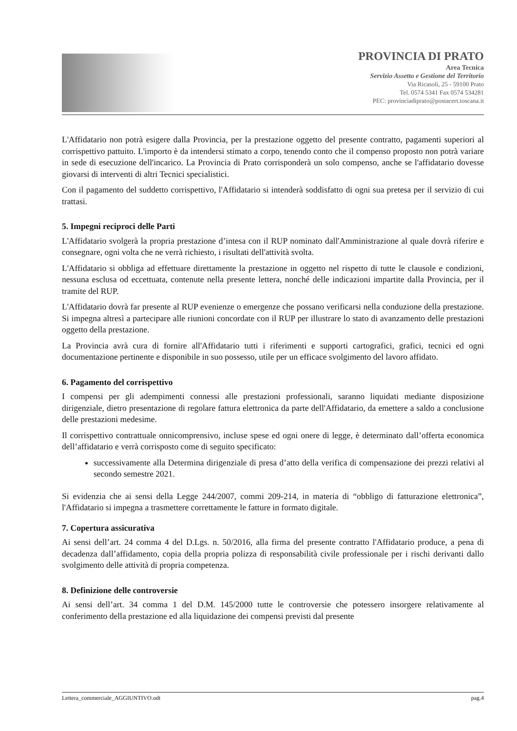PROVINCIA DI PRATO
Area Tecnica
Servizio Assetto e Gestione del Territorio
Via Ricasoli, 25 - 59100 Prato
Tel. 0574 5341 Fax 0574 534281
PEC: provinciadiprato@postacert.toscana.it
L'Affidatario non potrà esigere dalla Provincia, per la prestazione oggetto del presente contratto, pagamenti superiori al corrispettivo pattuito. L'importo è da intendersi stimato a corpo, tenendo conto che il compenso proposto non potrà variare in sede di esecuzione dell'incarico. La Provincia di Prato corrisponderà un solo compenso, anche se l'affidatario dovesse giovarsi di interventi di altri Tecnici specialistici.
Con il pagamento del suddetto corrispettivo, l'Affidatario si intenderà soddisfatto di ogni sua pretesa per il servizio di cui trattasi.
5. Impegni reciproci delle Parti
L'Affidatario svolgerà la propria prestazione d’intesa con il RUP nominato dall'Amministrazione al quale dovrà riferire e consegnare, ogni volta che ne verrà richiesto, i risultati dell'attività svolta.
L'Affidatario si obbliga ad effettuare direttamente la prestazione in oggetto nel rispetto di tutte le clausole e condizioni, nessuna esclusa od eccettuata, contenute nella presente lettera, nonché delle indicazioni impartite dalla Provincia, per il tramite del RUP.
L'Affidatario dovrà far presente al RUP evenienze o emergenze che possano verificarsi nella conduzione della prestazione. Si impegna altresì a partecipare alle riunioni concordate con il RUP per illustrare lo stato di avanzamento delle prestazioni oggetto della prestazione.
La Provincia avrà cura di fornire all'Affidatario tutti i riferimenti e supporti cartografici, grafici, tecnici ed ogni documentazione pertinente e disponibile in suo possesso, utile per un efficace svolgimento del lavoro affidato.
6. Pagamento del corrispettivo
I compensi per gli adempimenti connessi alle prestazioni professionali, saranno liquidati mediante disposizione dirigenziale, dietro presentazione di regolare fattura elettronica da parte dell'Affidatario, da emettere a saldo a conclusione delle prestazioni medesime.
Il corrispettivo contrattuale onnicomprensivo, incluse spese ed ogni onere di legge, è determinato dall’offerta economica dell’affidatario e verrà corrisposto come di seguito specificato:
successivamente alla Determina dirigenziale di presa d’atto della verifica di compensazione dei prezzi relativi al secondo semestre 2021.
Si evidenzia che ai sensi della Legge 244/2007, commi 209-214, in materia di “obbligo di fatturazione elettronica”, l'Affidatario si impegna a trasmettere correttamente le fatture in formato digitale.
7. Copertura assicurativa
Ai sensi dell’art. 24 comma 4 del D.Lgs. n. 50/2016, alla firma del presente contratto l'Affidatario produce, a pena di decadenza dall’affidamento, copia della propria polizza di responsabilità civile professionale per i rischi derivanti dallo svolgimento delle attività di propria competenza.
8. Definizione delle controversie
Ai sensi dell’art. 34 comma 1 del D.M. 145/2000 tutte le controversie che potessero insorgere relativamente al conferimento della prestazione ed alla liquidazione dei compensi previsti dal presente
Lettera_commerciale_AGGIUNTIVO.odt pag.4